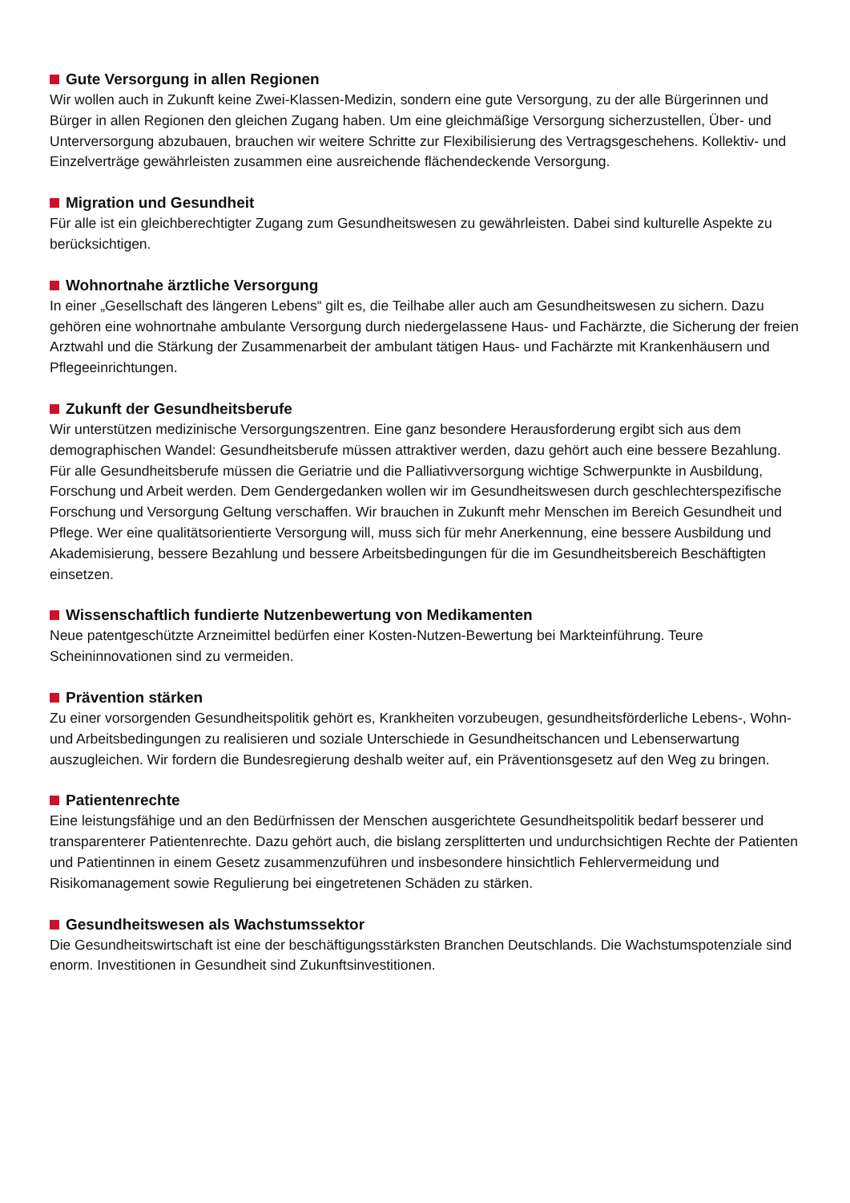Gute Versorgung in allen Regionen
Wir wollen auch in Zukunft keine Zwei-Klassen-Medizin, sondern eine gute Versorgung, zu der alle Bürgerinnen und Bürger in allen Regionen den gleichen Zugang haben. Um eine gleichmäßige Versorgung sicherzustellen, Über- und Unterversorgung abzubauen, brauchen wir weitere Schritte zur Flexibilisierung des Vertragsgeschehens. Kollektiv- und Einzelverträge gewährleisten zusammen eine ausreichende flächendeckende Versorgung.
Migration und Gesundheit
Für alle ist ein gleichberechtigter Zugang zum Gesundheitswesen zu gewährleisten. Dabei sind kulturelle Aspekte zu berücksichtigen.
Wohnortnahe ärztliche Versorgung
In einer „Gesellschaft des längeren Lebens“ gilt es, die Teilhabe aller auch am Gesundheitswesen zu sichern. Dazu gehören eine wohnortnahe ambulante Versorgung durch niedergelassene Haus- und Fachärzte, die Sicherung der freien Arztwahl und die Stärkung der Zusammenarbeit der ambulant tätigen Haus- und Fachärzte mit Krankenhäusern und Pflegeeinrichtungen.
Zukunft der Gesundheitsberufe
Wir unterstützen medizinische Versorgungszentren. Eine ganz besondere Herausforderung ergibt sich aus dem demographischen Wandel: Gesundheitsberufe müssen attraktiver werden, dazu gehört auch eine bessere Bezahlung. Für alle Gesundheitsberufe müssen die Geriatrie und die Palliativversorgung wichtige Schwerpunkte in Ausbildung, Forschung und Arbeit werden. Dem Gendergedanken wollen wir im Gesundheitswesen durch geschlechterspezifische Forschung und Versorgung Geltung verschaffen. Wir brauchen in Zukunft mehr Menschen im Bereich Gesundheit und Pflege. Wer eine qualitätsorientierte Versorgung will, muss sich für mehr Anerkennung, eine bessere Ausbildung und Akademisierung, bessere Bezahlung und bessere Arbeitsbedingungen für die im Gesundheitsbereich Beschäftigten einsetzen.
Wissenschaftlich fundierte Nutzenbewertung von Medikamenten
Neue patentgeschützte Arzneimittel bedürfen einer Kosten-Nutzen-Bewertung bei Markteinführung. Teure Scheininnovationen sind zu vermeiden.
Prävention stärken
Zu einer vorsorgenden Gesundheitspolitik gehört es, Krankheiten vorzubeugen, gesundheitsförderliche Lebens-, Wohn- und Arbeitsbedingungen zu realisieren und soziale Unterschiede in Gesundheitschancen und Lebenserwartung auszugleichen. Wir fordern die Bundesregierung deshalb weiter auf, ein Präventionsgesetz auf den Weg zu bringen.
Patientenrechte
Eine leistungsfähige und an den Bedürfnissen der Menschen ausgerichtete Gesundheitspolitik bedarf besserer und transparenterer Patientenrechte. Dazu gehört auch, die bislang zersplitterten und undurchsichtigen Rechte der Patienten und Patientinnen in einem Gesetz zusammenzuführen und insbesondere hinsichtlich Fehlervermeidung und Risikomanagement sowie Regulierung bei eingetretenen Schäden zu stärken.
Gesundheitswesen als Wachstumssektor
Die Gesundheitswirtschaft ist eine der beschäftigungsstärksten Branchen Deutschlands. Die Wachstumspotenziale sind enorm. Investitionen in Gesundheit sind Zukunftsinvestitionen.